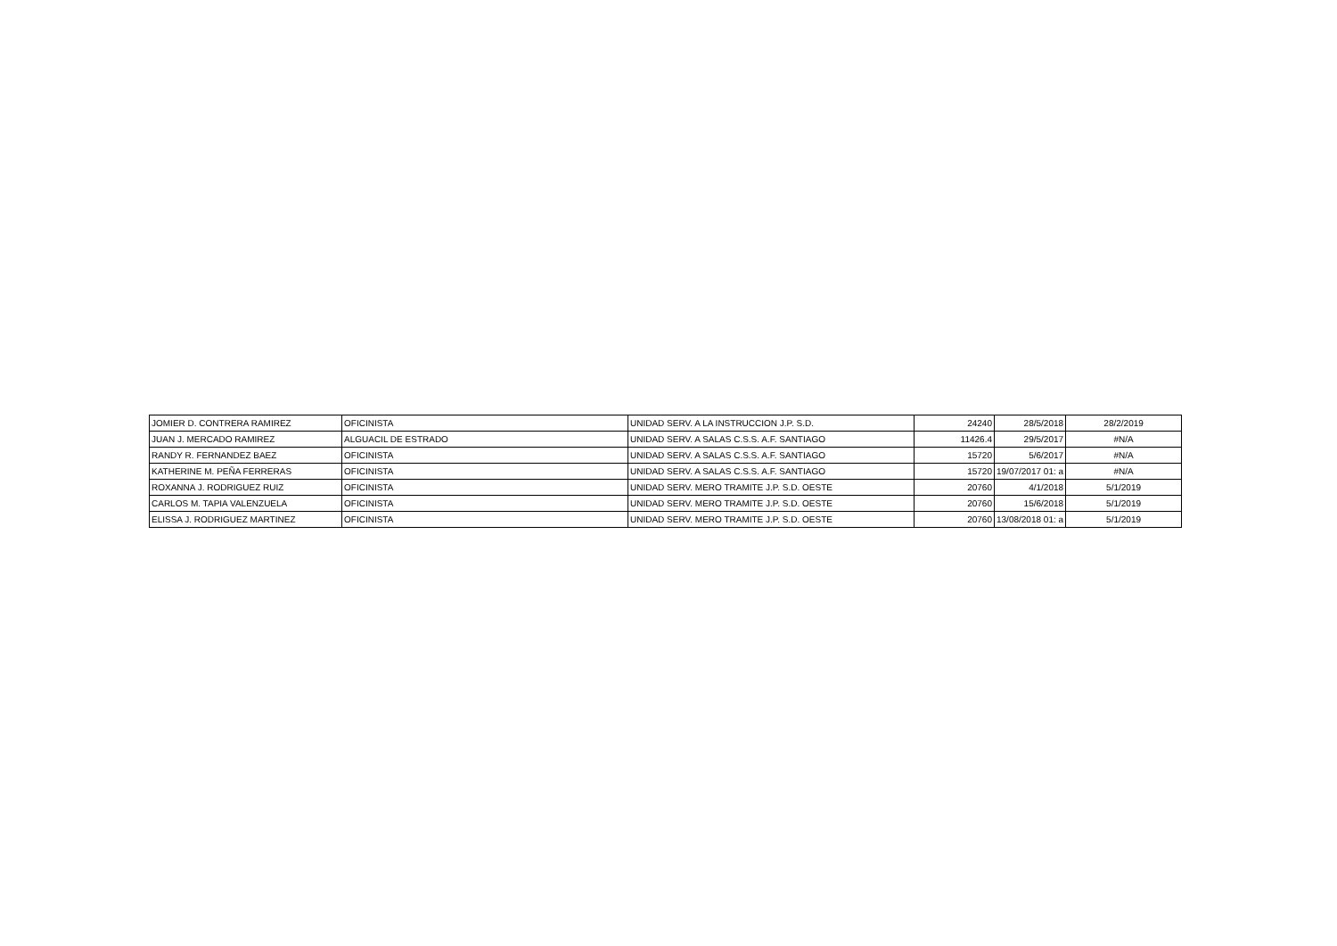| JOMIER D. CONTRERA RAMIREZ | OFICINISTA | UNIDAD SERV. A LA INSTRUCCION J.P. S.D. | 24240 | 28/5/2018 | 28/2/2019 |
| JUAN J. MERCADO RAMIREZ | ALGUACIL DE ESTRADO | UNIDAD SERV. A SALAS C.S.S. A.F. SANTIAGO | 11426.4 | 29/5/2017 | #N/A |
| RANDY R. FERNANDEZ BAEZ | OFICINISTA | UNIDAD SERV. A SALAS C.S.S. A.F. SANTIAGO | 15720 | 5/6/2017 | #N/A |
| KATHERINE M. PEÑA FERRERAS | OFICINISTA | UNIDAD SERV. A SALAS C.S.S. A.F. SANTIAGO | 15720 | 19/07/2017 01: a | #N/A |
| ROXANNA J. RODRIGUEZ RUIZ | OFICINISTA | UNIDAD SERV. MERO TRAMITE J.P. S.D. OESTE | 20760 | 4/1/2018 | 5/1/2019 |
| CARLOS M. TAPIA VALENZUELA | OFICINISTA | UNIDAD SERV. MERO TRAMITE J.P. S.D. OESTE | 20760 | 15/6/2018 | 5/1/2019 |
| ELISSA J. RODRIGUEZ MARTINEZ | OFICINISTA | UNIDAD SERV. MERO TRAMITE J.P. S.D. OESTE | 20760 | 13/08/2018 01: a | 5/1/2019 |